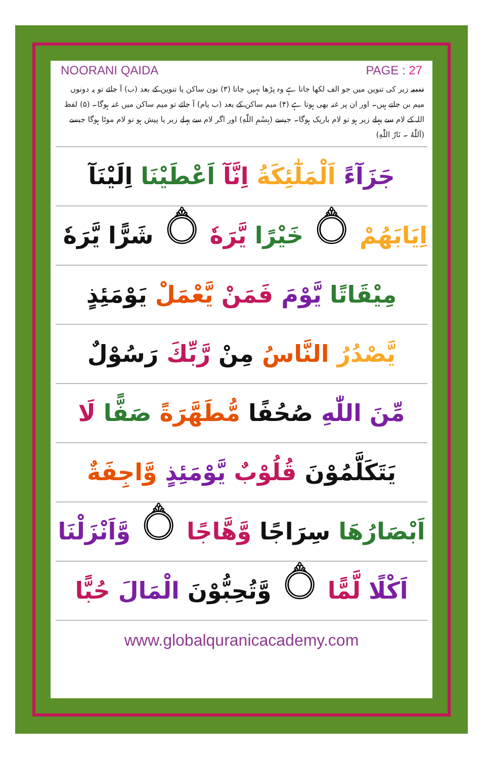NOORANI QAIDA PAGE : 27
تنبیہ زبر کی تنوین میں جو الف لکھا جاتا ہے وہ پڑھا نہیں جاتا (۳) نون ساکن یا تنوین کے بعد (ب) آ جائے تو یہ دونوں میم بن جاتے ہیں۔ اور ان پر غنہ بھی ہوتا ہے (۴) میم ساکن کے بعد (ب یام) آ جائے تو میم ساکن میں غنہ ہوگا۔ (۵) لفظ اللہ کے لام سے پہلے زیر ہو تو لام باریک ہوگا۔ جیسے (بِسْمِ اللّٰهِ) اور اگر لام سے پہلے زبر یا پیش ہو تو لام موٹا ہوگا جیسے (اَللّٰهُ ۔ نَارُ اللّٰهِ)
جَزَآءً اَلْمَلٰٓئِكَةُ اِنَّآ اَعْطَيْنَا اِلَيْنَآ
اِيَابَهُمْ ۝ خَيْرًا يَّرَهٗ ۝ شَرًّا يَّرَهٗ ۝
مِيْقَاتًا يَّوْمَ فَمَنْ يَّعْمَلْ يَوْمَئِذٍ
يَّصْدُرُ النَّاسُ مِنْ رَّبِّكَ رَسُوْلٌ
مِّنَ اللّٰهِ صُحُفًا مُّطَهَّرَةً صَفًّا لَا
يَتَكَلَّمُوْنَ قُلُوْبٌ يَّوْمَئِذٍ وَّاجِفَةٌ
اَبْصَارُهَا سِرَاجًا وَّهَّاجًا ۝ وَّاَنْزَلْنَا
اَكْلًا لَّمًّا ۝ وَّتُحِبُّوْنَ الْمَالَ حُبًّا
www.globalquranicacademy.com